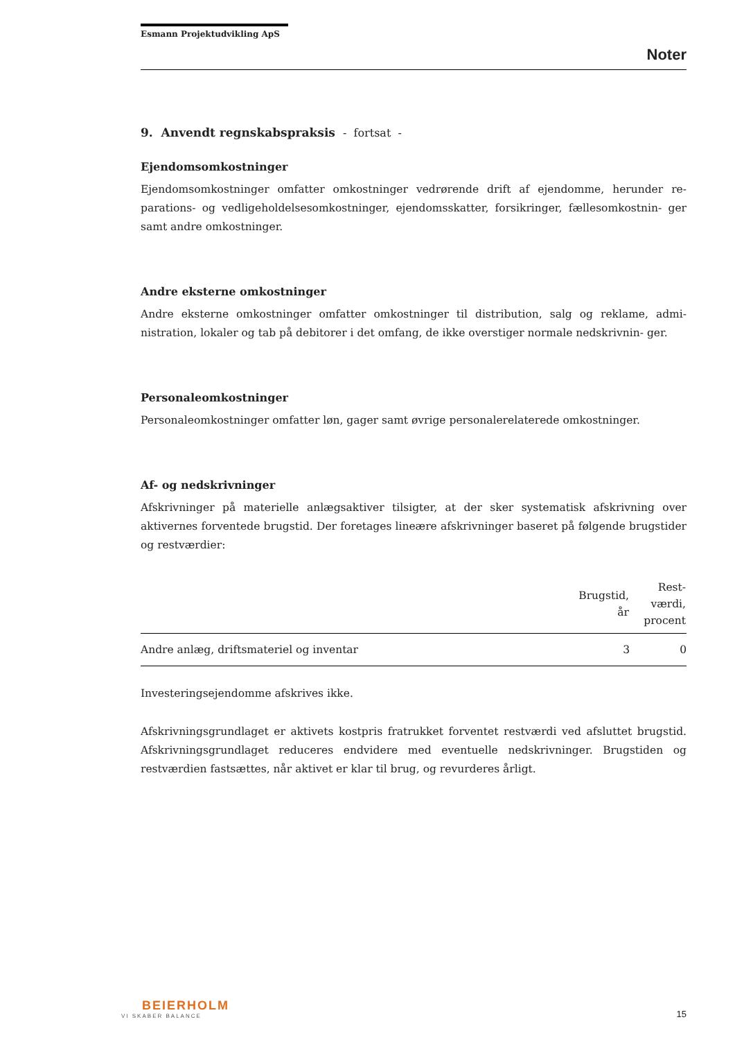Esmann Projektudvikling ApS
Noter
9. Anvendt regnskabspraksis - fortsat -
Ejendomsomkostninger
Ejendomsomkostninger omfatter omkostninger vedrørende drift af ejendomme, herunder re- parations- og vedligeholdelsesomkostninger, ejendomsskatter, forsikringer, fællesomkostnin- ger samt andre omkostninger.
Andre eksterne omkostninger
Andre eksterne omkostninger omfatter omkostninger til distribution, salg og reklame, admi- nistration, lokaler og tab på debitorer i det omfang, de ikke overstiger normale nedskrivnin- ger.
Personaleomkostninger
Personaleomkostninger omfatter løn, gager samt øvrige personalerelaterede omkostninger.
Af- og nedskrivninger
Afskrivninger på materielle anlægsaktiver tilsigter, at der sker systematisk afskrivning over aktivernes forventede brugstid. Der foretages lineære afskrivninger baseret på følgende brugstider og restværdier:
| | Brugstid, år | Rest- værdi, procent |
| --- | --- | --- |
| Andre anlæg, driftsmateriel og inventar | 3 | 0 |
Investeringsejendomme afskrives ikke.
Afskrivningsgrundlaget er aktivets kostpris fratrukket forventet restværdi ved afsluttet brugstid. Afskrivningsgrundlaget reduceres endvidere med eventuelle nedskrivninger. Brugstiden og restværdien fastsættes, når aktivet er klar til brug, og revurderes årligt.
BEIERHOLM
VI SKABER BALANCE
15